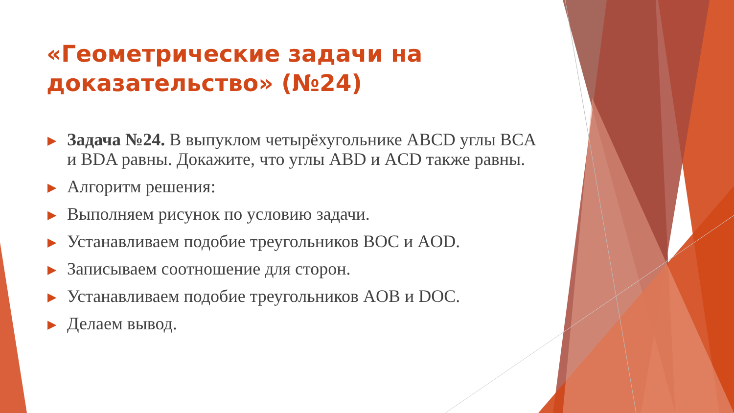«Геометрические задачи на доказательство» (№24)
▶ Задача №24. В выпуклом четырёхугольнике ABCD углы BCA и BDA равны. Докажите, что углы ABD и ACD также равны.
▶ Алгоритм решения:
▶ Выполняем рисунок по условию задачи.
▶ Устанавливаем подобие треугольников BOC и AOD.
▶ Записываем соотношение для сторон.
▶ Устанавливаем подобие треугольников AOB и DOC.
▶ Делаем вывод.